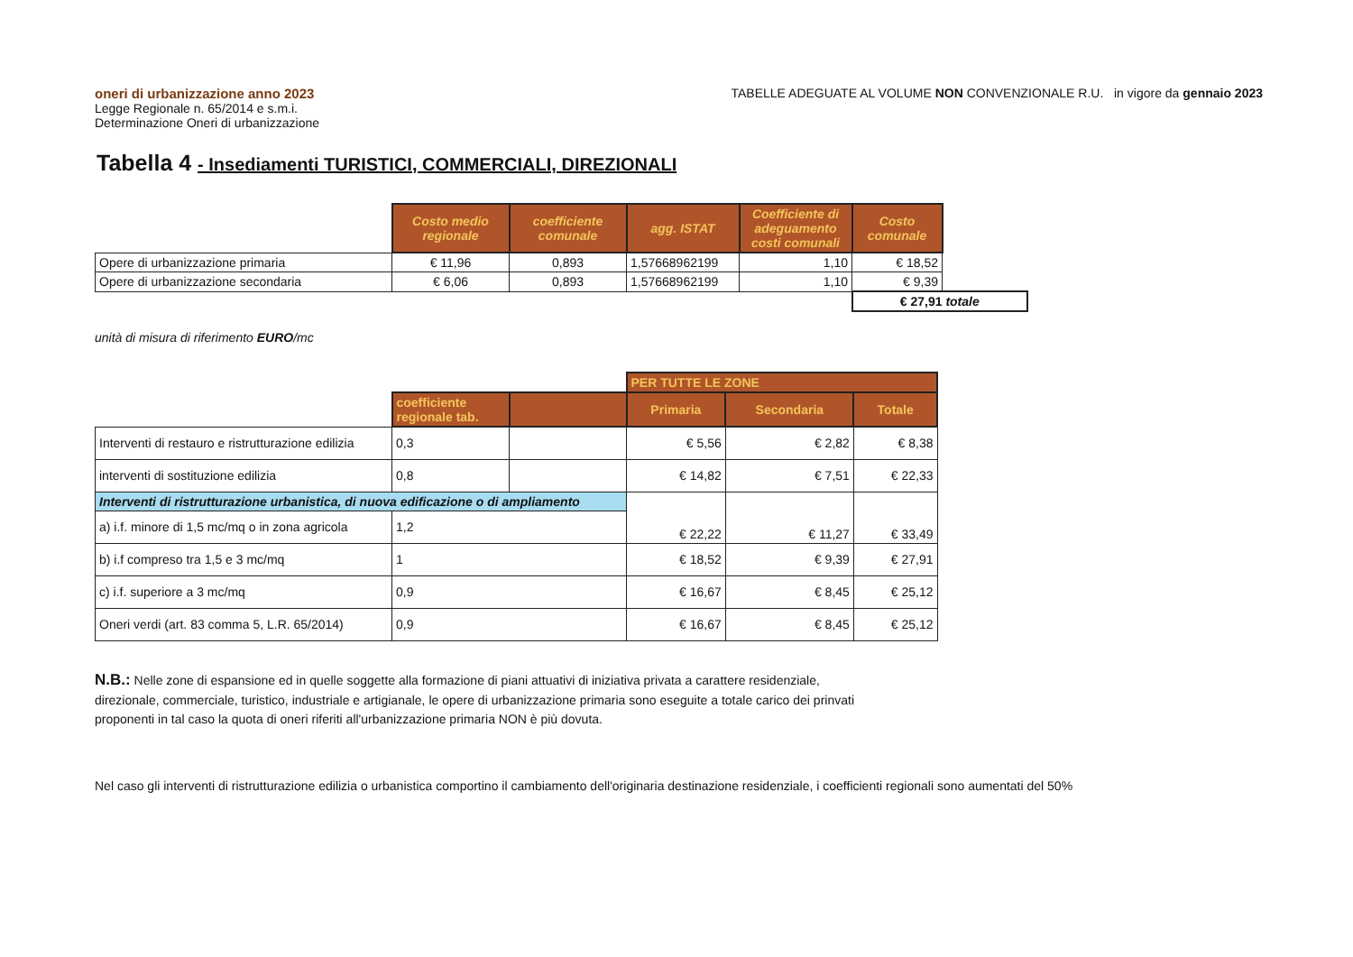oneri di urbanizzazione anno 2023
Legge Regionale n. 65/2014 e s.m.i.
Determinazione Oneri di urbanizzazione
TABELLE ADEGUATE AL VOLUME NON CONVENZIONALE R.U. in vigore da gennaio 2023
Tabella 4 - Insediamenti TURISTICI, COMMERCIALI, DIREZIONALI
| | Costo medio regionale | coefficiente comunale | agg. ISTAT | Coefficiente di adeguamento costi comunali | Costo comunale | |
| Opere di urbanizzazione primaria | € 11,96 | 0,893 | 1,57668962199 | 1,10 | € 18,52 | |
| Opere di urbanizzazione secondaria | € 6,06 | 0,893 | 1,57668962199 | 1,10 | € 9,39 | |
| | | | | | € 27,91 totale | |
unità di misura di riferimento EURO/mc
| | | | PER TUTTE LE ZONE | | |
| | coefficiente regionale tab. | | Primaria | Secondaria | Totale |
| Interventi di restauro e ristrutturazione edilizia | 0,3 | | € 5,56 | € 2,82 | € 8,38 |
| interventi di sostituzione edilizia | 0,8 | | € 14,82 | € 7,51 | € 22,33 |
| Interventi di ristrutturazione urbanistica, di nuova edificazione o di ampliamento | | | € 22,22 | € 11,27 | € 33,49 |
| a) i.f. minore di 1,5 mc/mq o in zona agricola | 1,2 | | | | |
| b) i.f compreso tra 1,5 e 3 mc/mq | 1 | | € 18,52 | € 9,39 | € 27,91 |
| c) i.f. superiore a 3 mc/mq | 0,9 | | € 16,67 | € 8,45 | € 25,12 |
| Oneri verdi (art. 83 comma 5, L.R. 65/2014) | 0,9 | | € 16,67 | € 8,45 | € 25,12 |
N.B.: Nelle zone di espansione ed in quelle soggette alla formazione di piani attuativi di iniziativa privata a carattere residenziale, direzionale, commerciale, turistico, industriale e artigianale, le opere di urbanizzazione primaria sono eseguite a totale carico dei prinvati proponenti in tal caso la quota di oneri riferiti all'urbanizzazione primaria NON è più dovuta.
Nel caso gli interventi di ristrutturazione edilizia o urbanistica comportino il cambiamento dell'originaria destinazione residenziale, i coefficienti regionali sono aumentati del 50%